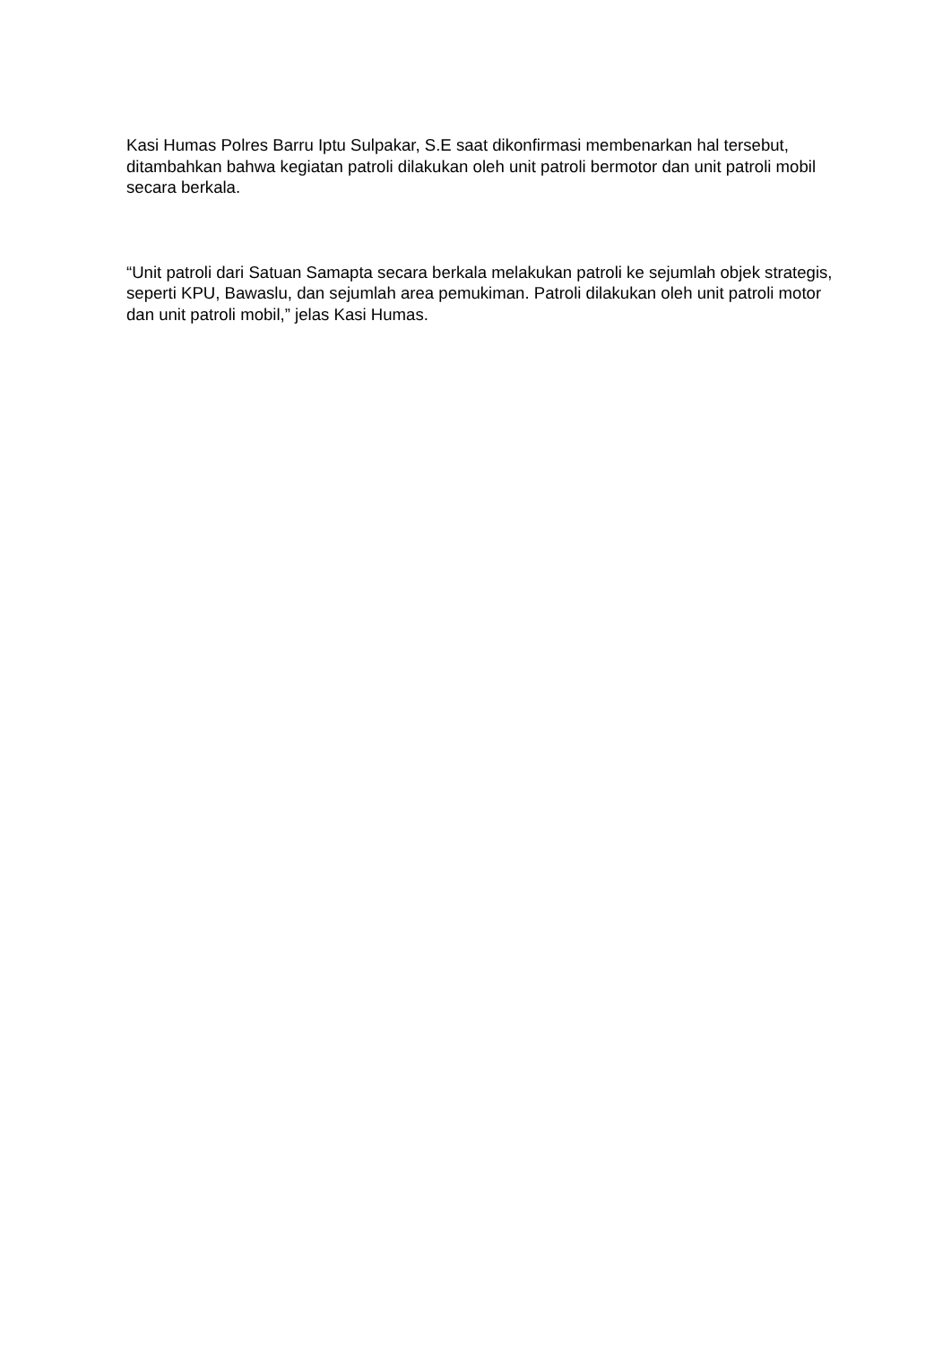Kasi Humas Polres Barru Iptu Sulpakar, S.E saat dikonfirmasi membenarkan hal tersebut, ditambahkan bahwa kegiatan patroli dilakukan oleh unit patroli bermotor dan unit patroli mobil secara berkala.
“Unit patroli dari Satuan Samapta secara berkala melakukan patroli ke sejumlah objek strategis, seperti KPU, Bawaslu, dan sejumlah area pemukiman. Patroli dilakukan oleh unit patroli motor dan unit patroli mobil,” jelas Kasi Humas.